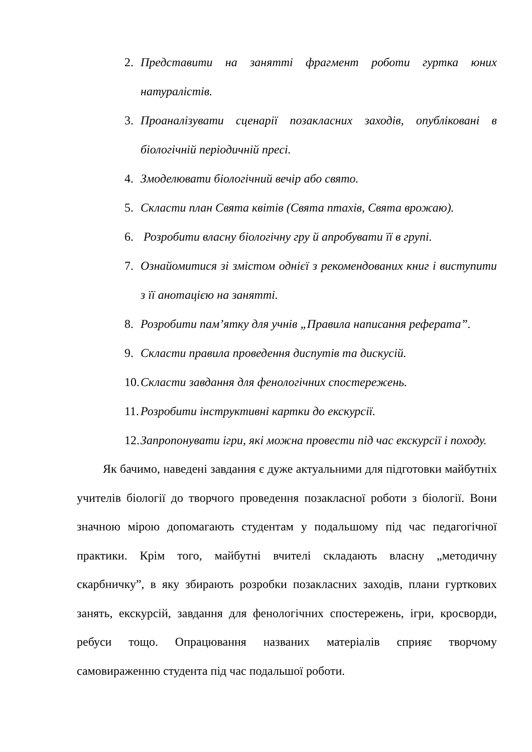2. Представити на занятті фрагмент роботи гуртка юних натуралістів.
3. Проаналізувати сценарії позакласних заходів, опубліковані в біологічній періодичній пресі.
4. Змоделювати біологічний вечір або свято.
5. Скласти план Свята квітів (Свята птахів, Свята врожаю).
6. Розробити власну біологічну гру й апробувати її в групі.
7. Ознайомитися зі змістом однієї з рекомендованих книг і виступити з її анотацією на занятті.
8. Розробити пам’ятку для учнів „Правила написання реферата”.
9. Скласти правила проведення диспутів та дискусій.
10. Скласти завдання для фенологічних спостережень.
11. Розробити інструктивні картки до екскурсії.
12. Запропонувати ігри, які можна провести під час екскурсії і походу.
Як бачимо, наведені завдання є дуже актуальними для підготовки майбутніх учителів біології до творчого проведення позакласної роботи з біології. Вони значною мірою допомагають студентам у подальшому під час педагогічної практики. Крім того, майбутні вчителі складають власну „методичну скарбничку”, в яку збирають розробки позакласних заходів, плани гурткових занять, екскурсій, завдання для фенологічних спостережень, ігри, кросворди, ребуси тощо. Опрацювання названих матеріалів сприяє творчому самовираженню студента під час подальшої роботи.